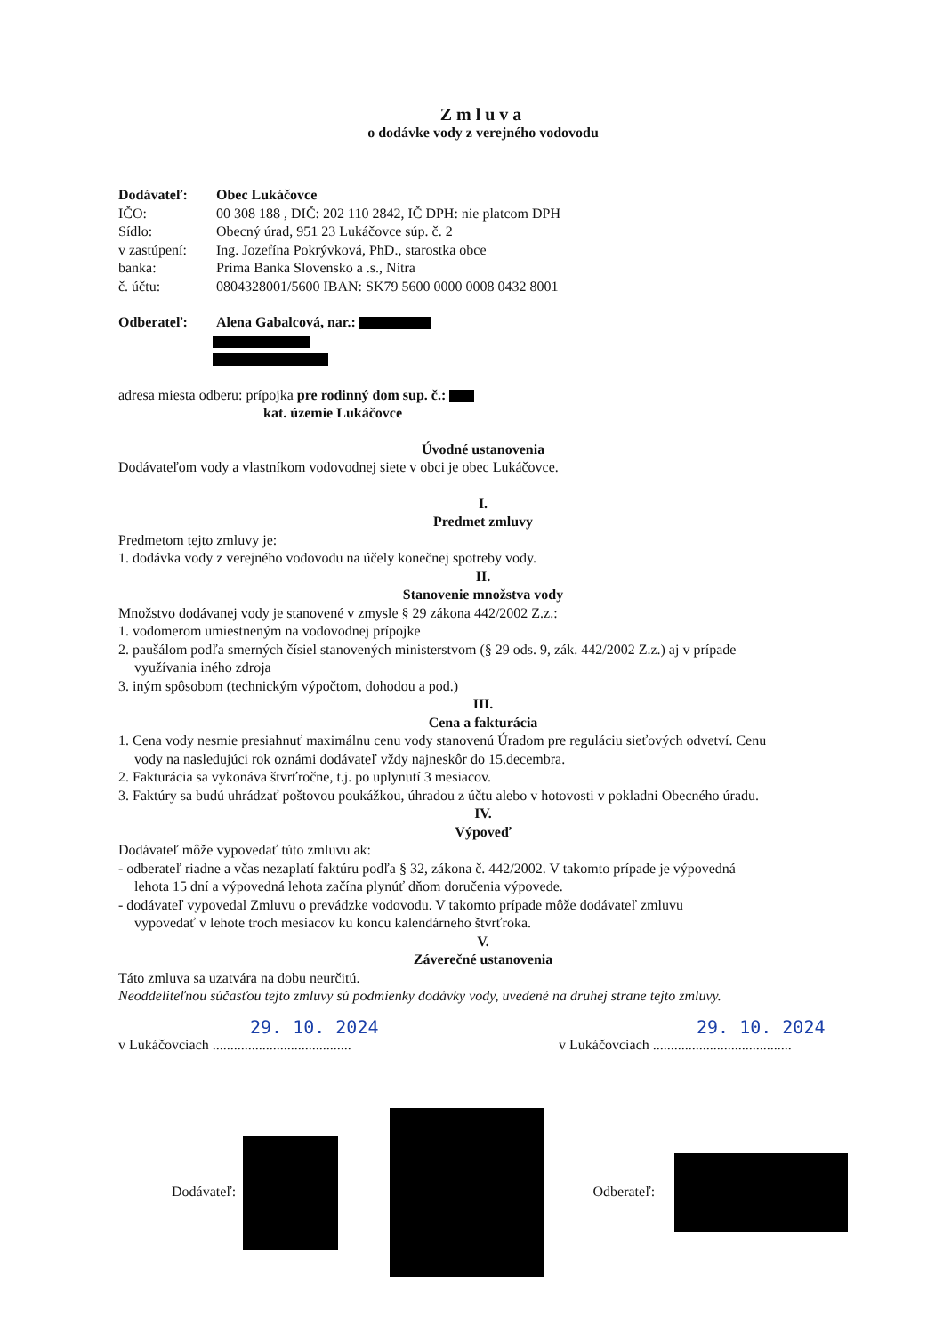Zmluva
o dodávke vody z verejného vodovodu
Dodávateľ: Obec Lukáčovce
IČO: 00 308 188 , DIČ: 202 110 2842, IČ DPH: nie platcom DPH
Sídlo: Obecný úrad, 951 23 Lukáčovce súp. č. 2
v zastúpení: Ing. Jozefína Pokrývková, PhD., starostka obce
banka: Prima Banka Slovensko a .s., Nitra
č. účtu: 0804328001/5600 IBAN: SK79 5600 0000 0008 0432 8001
Odberateľ: Alena Gabalcová, nar.:
adresa miesta odberu: prípojka pre rodinný dom sup. č.:
kat. územie Lukáčovce
Úvodné ustanovenia
Dodávateľom vody a vlastníkom vodovodnej siete v obci je obec Lukáčovce.
I.
Predmet zmluvy
Predmetom tejto zmluvy je:
1. dodávka vody z verejného vodovodu na účely konečnej spotreby vody.
II.
Stanovenie množstva vody
Množstvo dodávanej vody je stanovené v zmysle § 29 zákona 442/2002 Z.z.:
1. vodomerom umiestneným na vodovodnej prípojke
2. paušálom podľa smerných čísiel stanovených ministerstvom (§ 29 ods. 9, zák. 442/2002 Z.z.) aj v prípade
využívania iného zdroja
3. iným spôsobom (technickým výpočtom, dohodou a pod.)
III.
Cena a fakturácia
1. Cena vody nesmie presiahnuť maximálnu cenu vody stanovenú Úradom pre reguláciu sieťových odvetví. Cenu
vody na nasledujúci rok oznámi dodávateľ vždy najneskôr do 15.decembra.
2. Fakturácia sa vykonáva štvrťročne, t.j. po uplynutí 3 mesiacov.
3. Faktúry sa budú uhrádzať poštovou poukážkou, úhradou z účtu alebo v hotovosti v pokladni Obecného úradu.
IV.
Výpoveď
Dodávateľ môže vypovedať túto zmluvu ak:
- odberateľ riadne a včas nezaplatí faktúru podľa § 32, zákona č. 442/2002. V takomto prípade je výpovedná
lehota 15 dní a výpovedná lehota začína plynúť dňom doručenia výpovede.
- dodávateľ vypovedal Zmluvu o prevádzke vodovodu. V takomto prípade môže dodávateľ zmluvu
vypovedať v lehote troch mesiacov ku koncu kalendárneho štvrťroka.
V.
Záverečné ustanovenia
Táto zmluva sa uzatvára na dobu neurčitú.
Neoddeliteľnou súčasťou tejto zmluvy sú podmienky dodávky vody, uvedené na druhej strane tejto zmluvy.
29. 10. 2024
v Lukáčovciach .......................................
29. 10. 2024
v Lukáčovciach .......................................
Dodávateľ: Odberateľ: